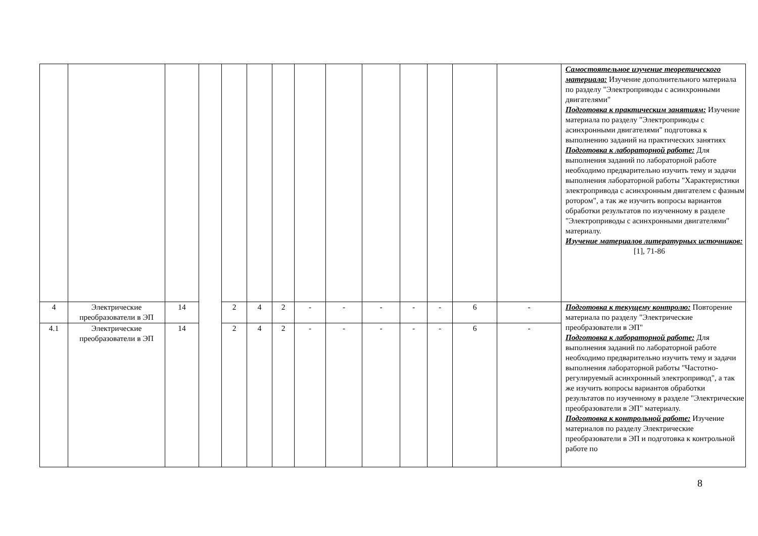| | | | | | | | | | | | | | | Самостоятельное изучение теоретического материала: Изучение дополнительного материала по разделу "Электроприводы с асинхронными двигателями" Подготовка к практическим занятиям: Изучение материала по разделу "Электроприводы с асинхронными двигателями" подготовка к выполнению заданий на практических занятиях Подготовка к лабораторной работе: Для выполнения заданий по лабораторной работе необходимо предварительно изучить тему и задачи выполнения лабораторной работы "Характеристики электропривода с асинхронным двигателем с фазным ротором", а так же изучить вопросы вариантов обработки результатов по изученному в разделе "Электроприводы с асинхронными двигателями" материалу. Изучение материалов литературных источников: [1], 71-86 |
| 4 | Электрические преобразователи в ЭП | 14 | | 2 | 4 | 2 | - | - | - | - | - | 6 | - | Подготовка к текущему контролю: Повторение материала по разделу "Электрические преобразователи в ЭП" Подготовка к лабораторной работе: Для выполнения заданий по лабораторной работе необходимо предварительно изучить тему и задачи выполнения лабораторной работы "Частотно-регулируемый асинхронный электропривод", а так же изучить вопросы вариантов обработки результатов по изученному в разделе "Электрические преобразователи в ЭП" материалу. Подготовка к контрольной работе: Изучение материалов по разделу Электрические преобразователи в ЭП и подготовка к контрольной работе по |
| 4.1 | Электрические преобразователи в ЭП | 14 | | 2 | 4 | 2 | - | - | - | - | - | 6 | - | |
8